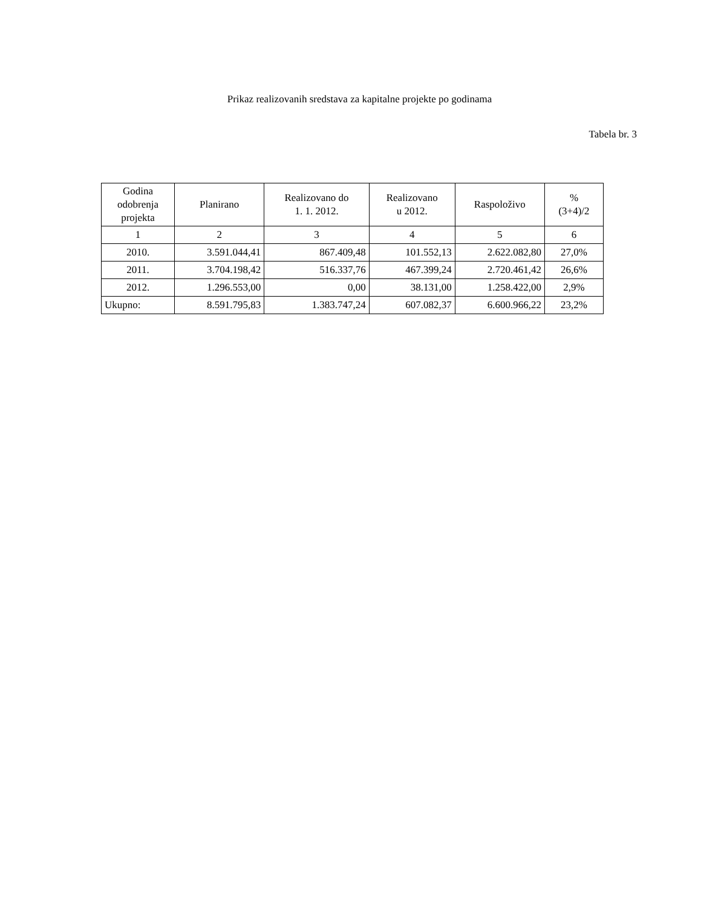Prikaz realizovanih sredstava za kapitalne projekte po godinama
Tabela br. 3
| Godina odobrenja projekta | Planirano | Realizovano do 1. 1. 2012. | Realizovano u 2012. | Raspoloživo | % (3+4)/2 |
| --- | --- | --- | --- | --- | --- |
| 1 | 2 | 3 | 4 | 5 | 6 |
| 2010. | 3.591.044,41 | 867.409,48 | 101.552,13 | 2.622.082,80 | 27,0% |
| 2011. | 3.704.198,42 | 516.337,76 | 467.399,24 | 2.720.461,42 | 26,6% |
| 2012. | 1.296.553,00 | 0,00 | 38.131,00 | 1.258.422,00 | 2,9% |
| Ukupno: | 8.591.795,83 | 1.383.747,24 | 607.082,37 | 6.600.966,22 | 23,2% |